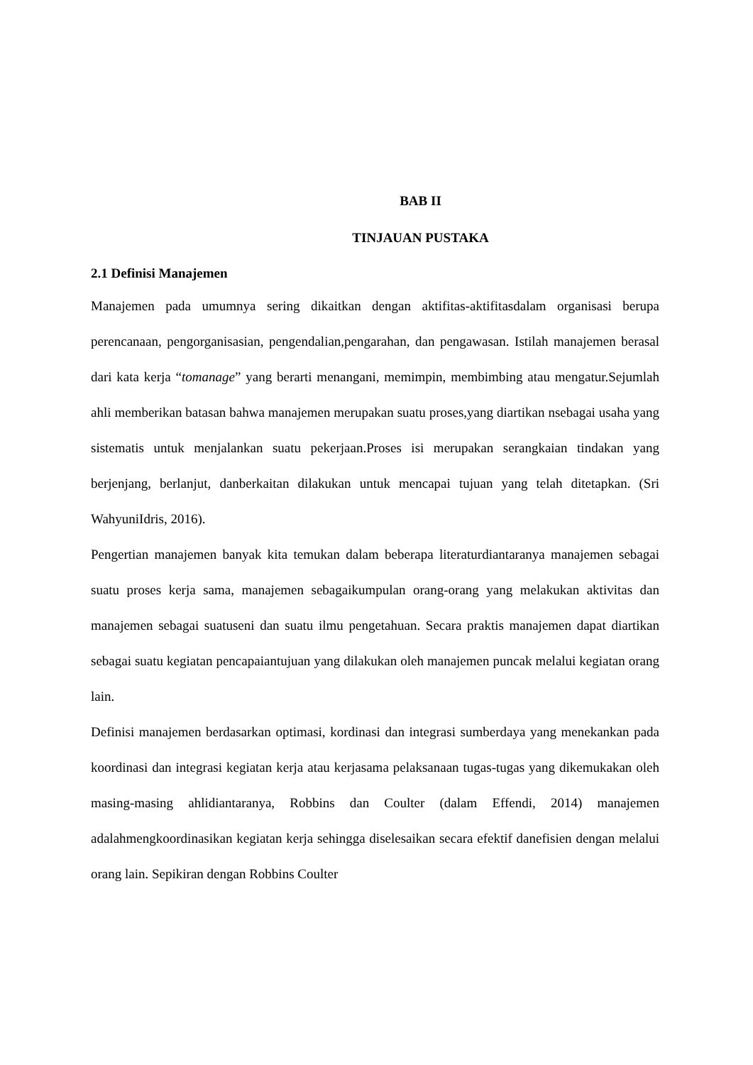BAB II
TINJAUAN PUSTAKA
2.1 Definisi Manajemen
Manajemen pada umumnya sering dikaitkan dengan aktifitas-aktifitasdalam organisasi berupa perencanaan, pengorganisasian, pengendalian,pengarahan, dan pengawasan. Istilah manajemen berasal dari kata kerja “tomanage” yang berarti menangani, memimpin, membimbing atau mengatur.Sejumlah ahli memberikan batasan bahwa manajemen merupakan suatu proses,yang diartikan nsebagai usaha yang sistematis untuk menjalankan suatu pekerjaan.Proses isi merupakan serangkaian tindakan yang berjenjang, berlanjut, danberkaitan dilakukan untuk mencapai tujuan yang telah ditetapkan. (Sri WahyuniIdris, 2016).
Pengertian manajemen banyak kita temukan dalam beberapa literaturdiantaranya manajemen sebagai suatu proses kerja sama, manajemen sebagaikumpulan orang-orang yang melakukan aktivitas dan manajemen sebagai suatuseni dan suatu ilmu pengetahuan. Secara praktis manajemen dapat diartikan sebagai suatu kegiatan pencapaiantujuan yang dilakukan oleh manajemen puncak melalui kegiatan orang lain.
Definisi manajemen berdasarkan optimasi, kordinasi dan integrasi sumberdaya yang menekankan pada koordinasi dan integrasi kegiatan kerja atau kerjasama pelaksanaan tugas-tugas yang dikemukakan oleh masing-masing ahlidiantaranya, Robbins dan Coulter (dalam Effendi, 2014) manajemen adalahmengkoordinasikan kegiatan kerja sehingga diselesaikan secara efektif danefisien dengan melalui orang lain. Sepikiran dengan Robbins Coulter